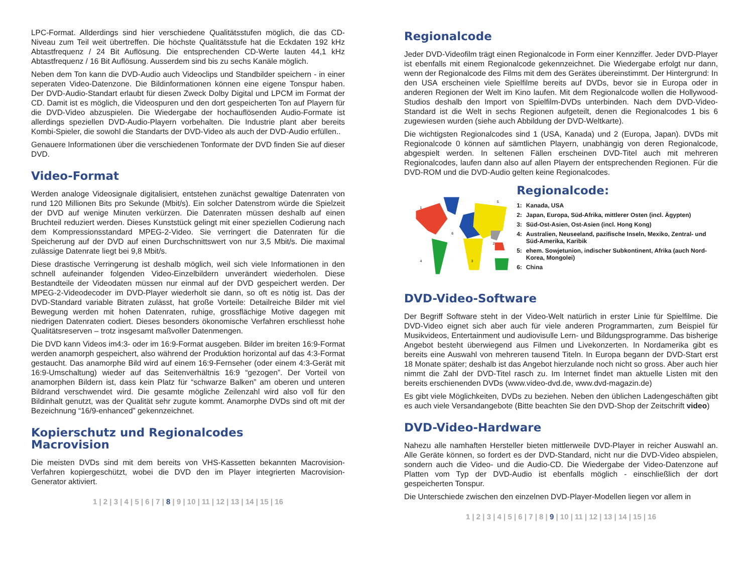LPC-Format. Allderdings sind hier verschiedene Qualitätsstufen möglich, die das CD-Niveau zum Teil weit übertreffen. Die höchste Qualitätsstufe hat die Eckdaten 192 kHz Abtastfrequenz / 24 Bit Auflösung. Die entsprechenden CD-Werte lauten 44,1 kHz Abtastfrequenz / 16 Bit Auflösung. Ausserdem sind bis zu sechs Kanäle möglich.
Neben dem Ton kann die DVD-Audio auch Videoclips und Standbilder speichern - in einer seperaten Video-Datenzone. Die Bildinformationen können eine eigene Tonspur haben. Der DVD-Audio-Standart erlaubt für diesen Zweck Dolby Digital und LPCM im Format der CD. Damit ist es möglich, die Videospuren und den dort gespeicherten Ton auf Playern für die DVD-Video abzuspielen. Die Wiedergabe der hochauflösenden Audio-Formate ist allerdings speziellen DVD-Audio-Playern vorbehalten. Die Industrie plant aber bereits Kombi-Spieler, die sowohl die Standarts der DVD-Video als auch der DVD-Audio erfüllen..
Genauere Informationen über die verschiedenen Tonformate der DVD finden Sie auf dieser DVD.
Video-Format
Werden analoge Videosignale digitalisiert, entstehen zunächst gewaltige Datenraten von rund 120 Millionen Bits pro Sekunde (Mbit/s). Ein solcher Datenstrom würde die Spielzeit der DVD auf wenige Minuten verkürzen. Die Datenraten müssen deshalb auf einen Bruchteil reduziert werden. Dieses Kunststück gelingt mit einer speziellen Codierung nach dem Kompressionsstandard MPEG-2-Video. Sie verringert die Datenraten für die Speicherung auf der DVD auf einen Durchschnittswert von nur 3,5 Mbit/s. Die maximal zulässige Datenrate liegt bei 9,8 Mbit/s.
Diese drastische Verringerung ist deshalb möglich, weil sich viele Informationen in den schnell aufeinander folgenden Video-Einzelbildern unverändert wiederholen. Diese Bestandteile der Videodaten müssen nur einmal auf der DVD gespeichert werden. Der MPEG-2-Videodecoder im DVD-Player wiederholt sie dann, so oft es nötig ist. Das der DVD-Standard variable Bitraten zulässt, hat große Vorteile: Detailreiche Bilder mit viel Bewegung werden mit hohen Datenraten, ruhige, grossflächige Motive dagegen mit niedrigen Datenraten codiert. Dieses besonders ökonomische Verfahren erschliesst hohe Qualitätsreserven – trotz insgesamt maßvoller Datenmengen.
Die DVD kann Videos im4:3- oder im 16:9-Format ausgeben. Bilder im breiten 16:9-Format werden anamorph gespeichert, also während der Produktion horizontal auf das 4:3-Format gestaucht. Das anamorphe Bild wird auf einem 16:9-Fernseher (oder einem 4:3-Gerät mit 16:9-Umschaltung) wieder auf das Seitenverhältnis 16:9 “gezogen”. Der Vorteil von anamorphen Bildern ist, dass kein Platz für “schwarze Balken” am oberen und unteren Bildrand verschwendet wird. Die gesamte mögliche Zeilenzahl wird also voll für den Bildinhalt genutzt, was der Qualität sehr zugute kommt. Anamorphe DVDs sind oft mit der Bezeichnung “16/9-enhanced” gekennzeichnet.
Kopierschutz und Regionalcodes
Macrovision
Die meisten DVDs sind mit dem bereits von VHS-Kassetten bekannten Macrovision-Verfahren kopiergeschützt, wobei die DVD den im Player integrierten Macrovision-Generator aktiviert.
1 | 2 | 3 | 4 | 5 | 6 | 7 | 8 | 9 | 10 | 11 | 12 | 13 | 14 | 15 | 16
Regionalcode
Jeder DVD-Videofilm trägt einen Regionalcode in Form einer Kennziffer. Jeder DVD-Player ist ebenfalls mit einem Regionalcode gekennzeichnet. Die Wiedergabe erfolgt nur dann, wenn der Regionalcode des Films mit dem des Gerätes übereinstimmt. Der Hintergrund: In den USA erscheinen viele Spielfilme bereits auf DVDs, bevor sie in Europa oder in anderen Regionen der Welt im Kino laufen. Mit dem Regionalcode wollen die Hollywood-Studios deshalb den Import von Spielfilm-DVDs unterbinden. Nach dem DVD-Video-Standard ist die Welt in sechs Regionen aufgeteilt, denen die Regionalcodes 1 bis 6 zugewiesen wurden (siehe auch Abbildung der DVD-Weltkarte).
Die wichtigsten Regionalcodes sind 1 (USA, Kanada) und 2 (Europa, Japan). DVDs mit Regionalcode 0 können auf sämtlichen Playern, unabhängig von deren Regionalcode, abgespielt werden. In seltenen Fällen erscheinen DVD-Titel auch mit mehreren Regionalcodes, laufen dann also auf allen Playern der entsprechenden Regionen. Für die DVD-ROM und die DVD-Audio gelten keine Regionalcodes.
1
5
6
4
3
2
Regionalcode:
| 1: | Kanada, USA |
| 2: | Japan, Europa, Süd-Afrika, mittlerer Osten (incl. Ägypten) |
| 3: | Süd-Ost-Asien, Ost-Asien (incl. Hong Kong) |
| 4: | Australien, Neuseeland, pazifische Inseln, Mexiko, Zentral- und Süd-Amerika, Karibik |
| 5: | ehem. Sowjetunion, indischer Subkontinent, Afrika (auch Nord-Korea, Mongolei) |
| 6: | China |
DVD-Video-Software
Der Begriff Software steht in der Video-Welt natürlich in erster Linie für Spielfilme. Die DVD-Video eignet sich aber auch für viele anderen Programmarten, zum Beispiel für Musikvideos, Entertainment und audiovisulle Lern- und Bildungsprogramme. Das bisherige Angebot besteht überwiegend aus Filmen und Livekonzerten. In Nordamerika gibt es bereits eine Auswahl von mehreren tausend Titeln. In Europa begann der DVD-Start erst 18 Monate später; deshalb ist das Angebot hierzulande noch nicht so gross. Aber auch hier nimmt die Zahl der DVD-Titel rasch zu. Im Internet findet man aktuelle Listen mit den bereits erschienenden DVDs (www.video-dvd.de, www.dvd-magazin.de)
Es gibt viele Möglichkeiten, DVDs zu beziehen. Neben den üblichen Ladengeschäften gibt es auch viele Versandangebote (Bitte beachten Sie den DVD-Shop der Zeitschrift video)
DVD-Video-Hardware
Nahezu alle namhaften Hersteller bieten mittlerweile DVD-Player in reicher Auswahl an. Alle Geräte können, so fordert es der DVD-Standard, nicht nur die DVD-Video abspielen, sondern auch die Video- und die Audio-CD. Die Wiedergabe der Video-Datenzone auf Platten vom Typ der DVD-Audio ist ebenfalls möglich - einschließlich der dort gespeicherten Tonspur.
Die Unterschiede zwischen den einzelnen DVD-Player-Modellen liegen vor allem in
1 | 2 | 3 | 4 | 5 | 6 | 7 | 8 | 9 | 10 | 11 | 12 | 13 | 14 | 15 | 16